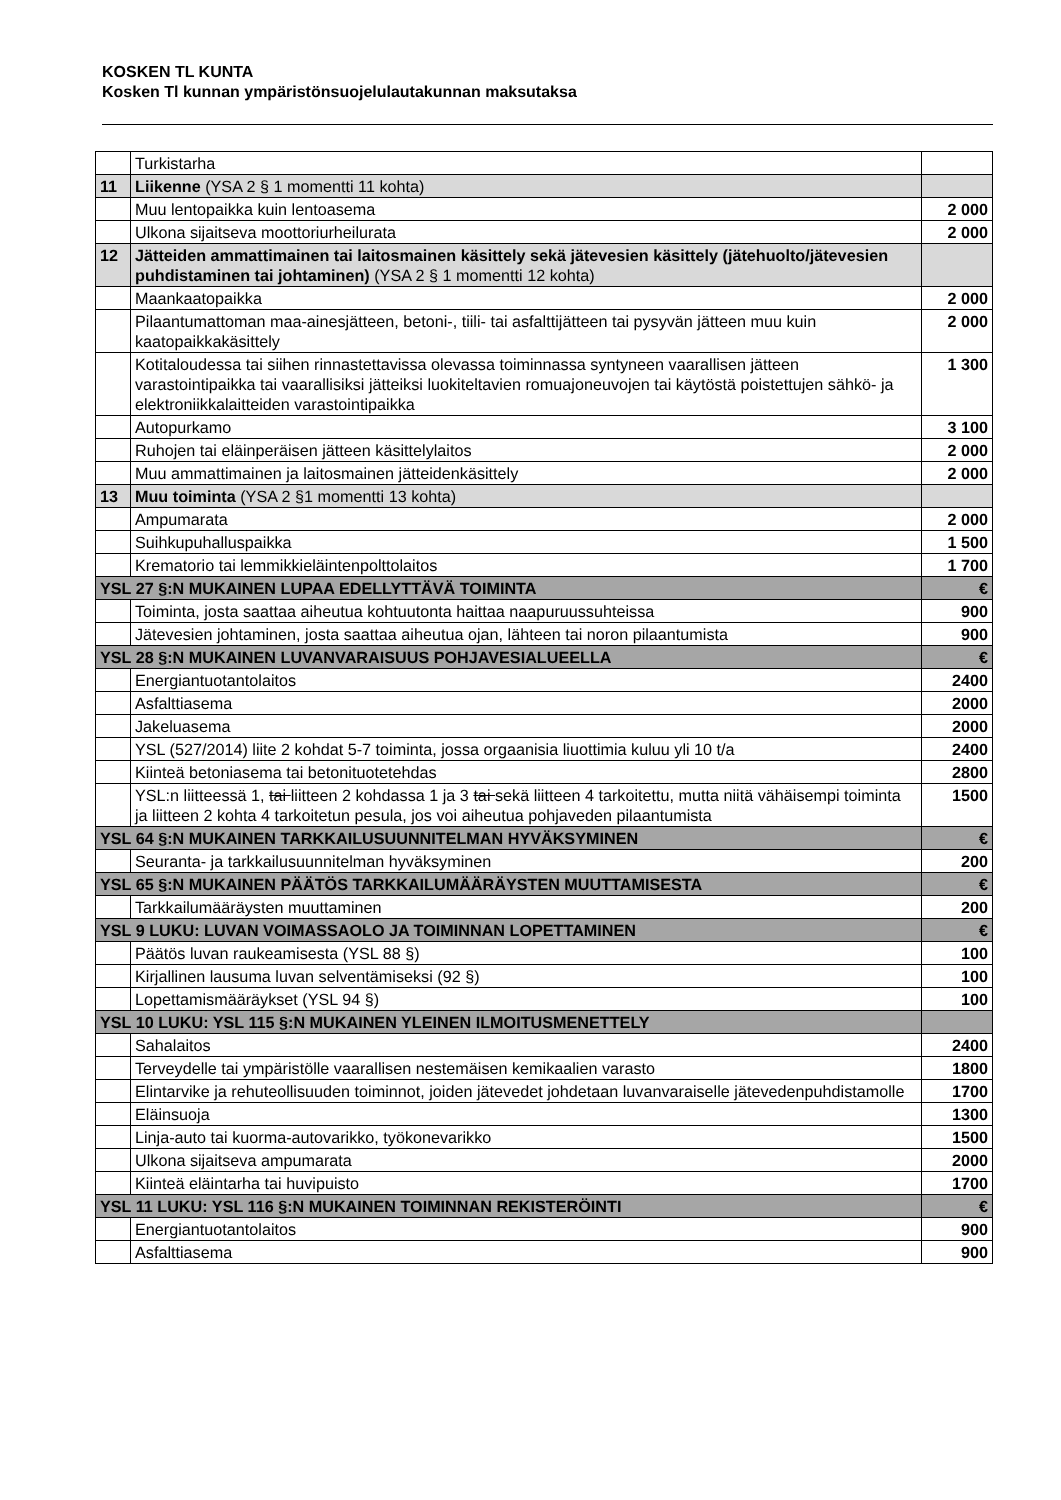KOSKEN TL KUNTA
Kosken Tl kunnan ympäristönsuojelulautakunnan maksutaksa
| | Turkistarha | |
| 11 | Liikenne (YSA 2 § 1 momentti 11 kohta) | |
| | Muu lentopaikka kuin lentoasema | 2 000 |
| | Ulkona sijaitseva moottoriurheilurata | 2 000 |
| 12 | Jätteiden ammattimainen tai laitosmainen käsittely sekä jätevesien käsittely (jätehuolto/jätevesien puhdistaminen tai johtaminen) (YSA 2 § 1 momentti 12 kohta) | |
| | Maankaatopaikka | 2 000 |
| | Pilaantumattoman maa-ainesjätteen, betoni-, tiili- tai asfalttijätteen tai pysyvän jätteen muu kuin kaatopaikkakäsittely | 2 000 |
| | Kotitaloudessa tai siihen rinnastettavissa olevassa toiminnassa syntyneen vaarallisen jätteen varastointipaikka tai vaarallisiksi jätteiksi luokiteltavien romuajoneuvojen tai käytöstä poistettujen sähkö- ja elektroniikkalaitteiden varastointipaikka | 1 300 |
| | Autopurkamo | 3 100 |
| | Ruhojen tai eläinperäisen jätteen käsittelylaitos | 2 000 |
| | Muu ammattimainen ja laitosmainen jätteidenkäsittely | 2 000 |
| 13 | Muu toiminta (YSA 2 §1 momentti 13 kohta) | |
| | Ampumarata | 2 000 |
| | Suihkupuhalluspaikka | 1 500 |
| | Krematorio tai lemmikkieläintenpolttolaitos | 1 700 |
| YSL 27 §:N MUKAINEN LUPAA EDELLYTTÄVÄ TOIMINTA | | € |
| | Toiminta, josta saattaa aiheutua kohtuutonta haittaa naapuruussuhteissa | 900 |
| | Jätevesien johtaminen, josta saattaa aiheutua ojan, lähteen tai noron pilaantumista | 900 |
| YSL 28 §:N MUKAINEN LUVANVARAISUUS POHJAVESIALUEELLA | | € |
| | Energiantuotantolaitos | 2400 |
| | Asfalttiasema | 2000 |
| | Jakeluasema | 2000 |
| | YSL (527/2014) liite 2 kohdat 5-7 toiminta, jossa orgaanisia liuottimia kuluu yli 10 t/a | 2400 |
| | Kiinteä betoniasema tai betonituotetehdas | 2800 |
| | YSL:n liitteessä 1, tai liitteen 2 kohdassa 1 ja 3 tai sekä liitteen 4 tarkoitettu, mutta niitä vähäisempi toiminta ja liitteen 2 kohta 4 tarkoitetun pesula, jos voi aiheutua pohjaveden pilaantumista | 1500 |
| YSL 64 §:N MUKAINEN TARKKAILUSUUNNITELMAN HYVÄKSYMINEN | | € |
| | Seuranta- ja tarkkailusuunnitelman hyväksyminen | 200 |
| YSL 65 §:N MUKAINEN PÄÄTÖS TARKKAILUMÄÄRÄYSTEN MUUTTAMISESTA | | € |
| | Tarkkailumääräysten muuttaminen | 200 |
| YSL 9 LUKU: LUVAN VOIMASSAOLO JA TOIMINNAN LOPETTAMINEN | | € |
| | Päätös luvan raukeamisesta (YSL 88 §) | 100 |
| | Kirjallinen lausuma luvan selventämiseksi (92 §) | 100 |
| | Lopettamismääräykset (YSL 94 §) | 100 |
| YSL 10 LUKU: YSL 115 §:N MUKAINEN YLEINEN ILMOITUSMENETTELY | | |
| | Sahalaitos | 2400 |
| | Terveydelle tai ympäristölle vaarallisen nestemäisen kemikaalien varasto | 1800 |
| | Elintarvike ja rehuteollisuuden toiminnot, joiden jätevedet johdetaan luvanvaraiselle jätevedenpuhdistamolle | 1700 |
| | Eläinsuoja | 1300 |
| | Linja-auto tai kuorma-autovarikko, työkonevarikko | 1500 |
| | Ulkona sijaitseva ampumarata | 2000 |
| | Kiinteä eläintarha tai huvipuisto | 1700 |
| YSL 11 LUKU: YSL 116 §:N MUKAINEN TOIMINNAN REKISTERÖINTI | | € |
| | Energiantuotantolaitos | 900 |
| | Asfalttiasema | 900 |